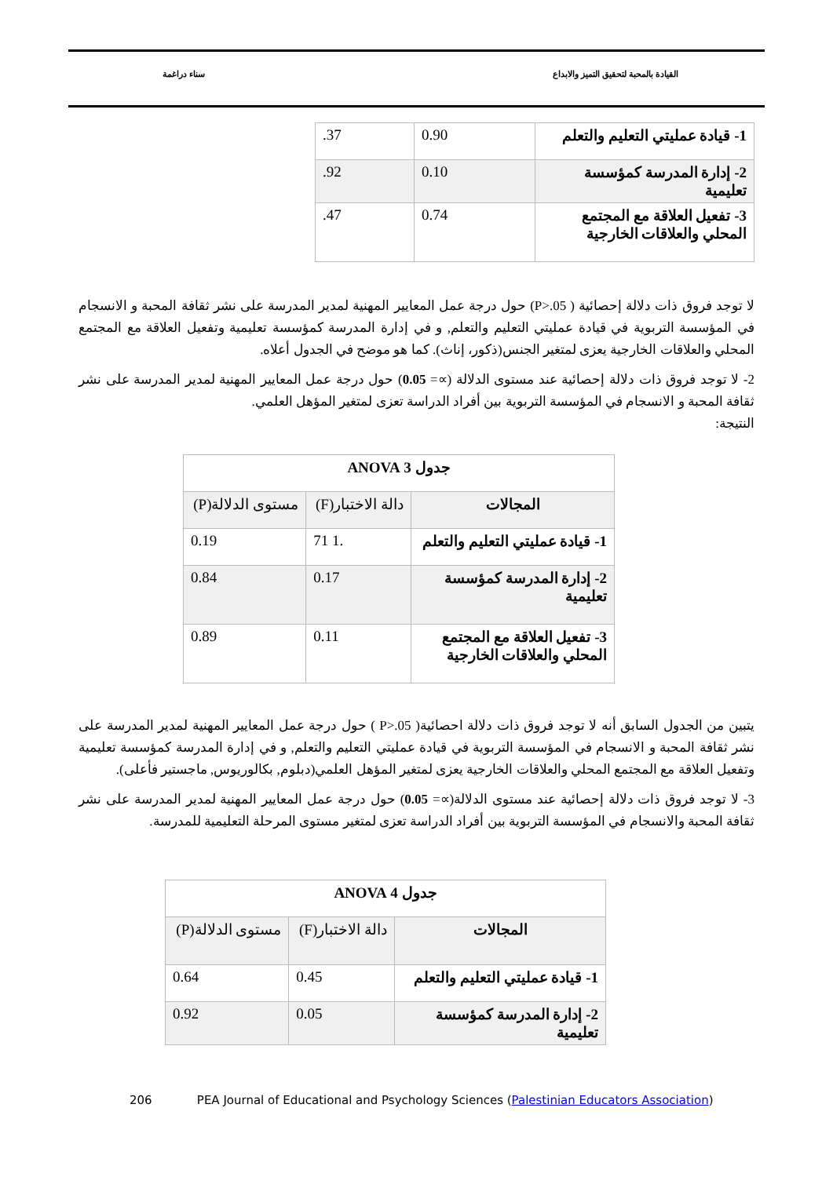القيادة بالمحبة لتحقيق التميز والابداع سناء دراغمة
| 1- قيادة عمليتي التعليم والتعلم | 0.90 | .37 |
| 2- إدارة المدرسة كمؤسسة تعليمية | 0.10 | .92 |
| 3- تفعيل العلاقة مع المجتمع المحلي والعلاقات الخارجية | 0.74 | .47 |
لا توجد فروق ذات دلالة إحصائية ( P>.05) حول درجة عمل المعايير المهنية لمدير المدرسة على نشر ثقافة المحبة و الانسجام في المؤسسة التربوية في قيادة عمليتي التعليم والتعلم, و في إدارة المدرسة كمؤسسة تعليمية وتفعيل العلاقة مع المجتمع المحلي والعلاقات الخارجية يعزى لمتغير الجنس(ذكور، إناث). كما هو موضح في الجدول أعلاه.
2- لا توجد فروق ذات دلالة إحصائية عند مستوى الدلالة (∝= 0.05) حول درجة عمل المعايير المهنية لمدير المدرسة على نشر ثقافة المحبة و الانسجام في المؤسسة التربوية بين أفراد الدراسة تعزى لمتغير المؤهل العلمي.
النتيجة:
| جدول 3 ANOVA | | |
| المجالات | دالة الاختبار(F) | مستوى الدلالة(P) |
| 1- قيادة عمليتي التعليم والتعلم | 71 1. | 0.19 |
| 2- إدارة المدرسة كمؤسسة تعليمية | 0.17 | 0.84 |
| 3- تفعيل العلاقة مع المجتمع المحلي والعلاقات الخارجية | 0.11 | 0.89 |
يتبين من الجدول السابق أنه لا توجد فروق ذات دلالة احصائية( P>.05 ) حول درجة عمل المعايير المهنية لمدير المدرسة على نشر ثقافة المحبة و الانسجام في المؤسسة التربوية في قيادة عمليتي التعليم والتعلم, و في إدارة المدرسة كمؤسسة تعليمية وتفعيل العلاقة مع المجتمع المحلي والعلاقات الخارجية يعزى لمتغير المؤهل العلمي(دبلوم, بكالوريوس, ماجستير فأعلى).
3- لا توجد فروق ذات دلالة إحصائية عند مستوى الدلالة(∝= 0.05) حول درجة عمل المعايير المهنية لمدير المدرسة على نشر ثقافة المحبة والانسجام في المؤسسة التربوية بين أفراد الدراسة تعزى لمتغير مستوى المرحلة التعليمية للمدرسة.
| جدول 4 ANOVA | | |
| المجالات | دالة الاختبار(F) | مستوى الدلالة(P) |
| 1- قيادة عمليتي التعليم والتعلم | 0.45 | 0.64 |
| 2- إدارة المدرسة كمؤسسة تعليمية | 0.05 | 0.92 |
206 PEA Journal of Educational and Psychology Sciences (Palestinian Educators Association)